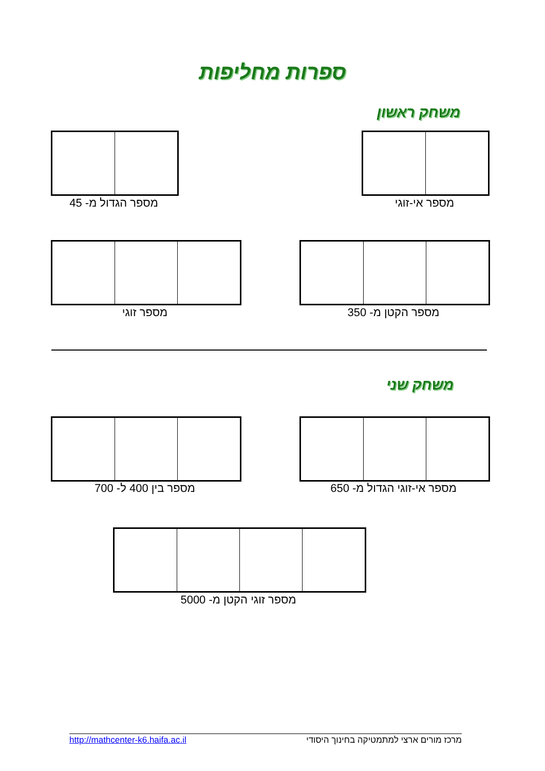ספרות מחליפות
משחק ראשון
מספר אי-זוגי
מספר הגדול מ- 45
מספר הקטן מ- 350
מספר זוגי
משחק שני
מספר אי-זוגי הגדול מ- 650
מספר בין 400 ל- 700
מספר זוגי הקטן מ- 5000
http://mathcenter-k6.haifa.ac.il מרכז מורים ארצי למתמטיקה בחינוך היסודי